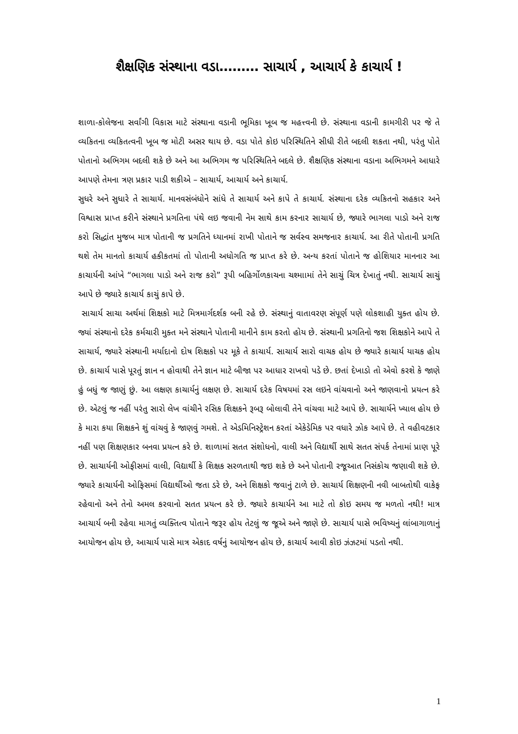શૈક્ષણિક સંસ્થાના વડા……… સાચાર્ય , આચાર્ય કે કાચાર્ય !
શાળા-કોલેજના સર્વાંગી વિકાસ માટે સંસ્થાના વડાની ભૂમિકા ખૂબ જ મહત્ત્વની છે. સંસ્થાના વડાની કામગીરી પર જે તે વ્યકિતના વ્યકિતત્વની ખૂબ જ મોટી અસર થાય છે. વડા પોતે કોઇ પરિસ્થિતિને સીધી રીતે બદલી શકતા નથી, પરંતુ પોતે પોતાનો અભિગમ બદલી શકે છે અને આ અભિગમ જ પરિસ્થિતિને બદલે છે. શૈક્ષણિક સંસ્થાના વડાના અભિગમને આધારે આપણે તેમના ત્રણ પ્રકાર પાડી શકીએ – સાચાર્ય, આચાર્ય અને કાચાર્ય.
સુધરે અને સુધારે તે સાચાર્ય. માનવસંબંધોને સાંધે તે સાચાર્ય અને કાપે તે કાચાર્ય. સંસ્થાના દરેક વ્યકિતનો સહકાર અને વિશ્વાસ પ્રાપ્ત કરીને સંસ્થાને પ્રગતિના પંથે લઇ જવાની નેમ સાથે કામ કરનાર સાચાર્ય છે, જ્યારે ભાગલા પાડો અને રાજ કરો સિદ્ધાંત મુજબ માત્ર પોતાની જ પ્રગતિને ધ્યાનમાં રાખી પોતાને જ સર્વસ્વ સમજનાર કાચાર્ય. આ રીતે પોતાની પ્રગતિ થશે તેમ માનતો કાચાર્ય હકીકતમાં તો પોતાની અધોગતિ જ પ્રાપ્ત કરે છે. અન્ય કરતાં પોતાને જ હોશિયાર માનનાર આ કાચાર્યની આંખે “ભાગલા પાડો અને રાજ કરો” રૂપી બહિર્ગોળકાચના ચશ્માામાં તેને સાચું ચિત્ર દેખાતું નથી. સાચાર્ય સાચું આપે છે જ્યારે કાચાર્ય કાચું કાપે છે.
સાચાર્ય સાચા અર્થમાં શિક્ષકો માટે મિત્રમાર્ગદર્શક બની રહે છે. સંસ્થાનું વાતાવરણ સંપૂર્ણ પણે લોકશાહી યુક્ત હોય છે. જ્યાં સંસ્થાનો દરેક કર્મચારી મુક્ત મને સંસ્થાને પોતાની માનીને કામ કરતો હોય છે. સંસ્થાની પ્રગતિનો જશ શિક્ષકોને આપે તે સાચાર્ય, જ્યારે સંસ્થાની મર્યાદાનો દોષ શિક્ષકો પર મૂકે તે કાચાર્ય. સાચાર્ય સારો વાચક હોય છે જ્યારે કાચાર્ય યાચક હોય છે. કાચાર્ય પાસે પૂરતું જ્ઞાન ન હોવાથી તેને જ્ઞાન માટે બીજા પર આધાર રાખવો પડે છે. છતાં દેખાડો તો એવો કરશે કે જાણે હું બધું જ જાણું છું. આ લક્ષણ કાચાર્યનું લક્ષણ છે. સાચાર્ય દરેક વિષયમાં રસ લઇને વાંચવાનો અને જાણવાનો પ્રયત્ન કરે છે. એટલું જ નહીં પરંતુ સારો લેખ વાંચીને રસિક શિક્ષકને રૂબરૂ બોલાવી તેને વાંચવા માટે આપે છે. સાચાર્યને ખ્યાલ હોય છે કે મારા કયા શિક્ષકને શું વાંચવું કે જાણવું ગમશે. તે એડમિનિસ્ટ્રેશન કરતાં એકેડેમિક પર વધારે ઝોક આપે છે. તે વહીવટકાર નહીં પણ શિક્ષણકાર બનવા પ્રયત્ન કરે છે. શાળામાં સતત સંશોધનો, વાલી અને વિદ્યાર્થી સાથે સતત સંપર્ક તેનામાં પ્રાણ પૂરે છે. સાચાર્યની ઓફીસમાં વાલી, વિદ્યાર્થી કે શિક્ષક સરળતાથી જઇ શકે છે અને પોતાની રજૂઆત નિસંકોચ જણાવી શકે છે. જ્યારે કાચાર્યની ઓફિસમાં વિદ્યાર્થીઓ જતા ડરે છે, અને શિક્ષકો જવાનું ટાળે છે. સાચાર્ય શિક્ષણની નવી બાબતોથી વાકેફ રહેવાનો અને તેનો અમલ કરવાનો સતત પ્રયત્ન કરે છે. જ્યારે કાચાર્યને આ માટે તો કોઇ સમય જ મળતો નથી! માત્ર આચાર્ય બની રહેવા માગતું વ્યક્તિત્વ પોતાને જરૂર હોય તેટલું જ જૂએ અને જાણે છે. સાચાર્ય પાસે ભવિષ્યનું લાંબાગાળાનું આયોજન હોય છે, આચાર્ય પાસે માત્ર એકાદ વર્ષનું આયોજન હોય છે, કાચાર્ય આવી કોઇ ઝંઝટમાં પડતો નથી.
1